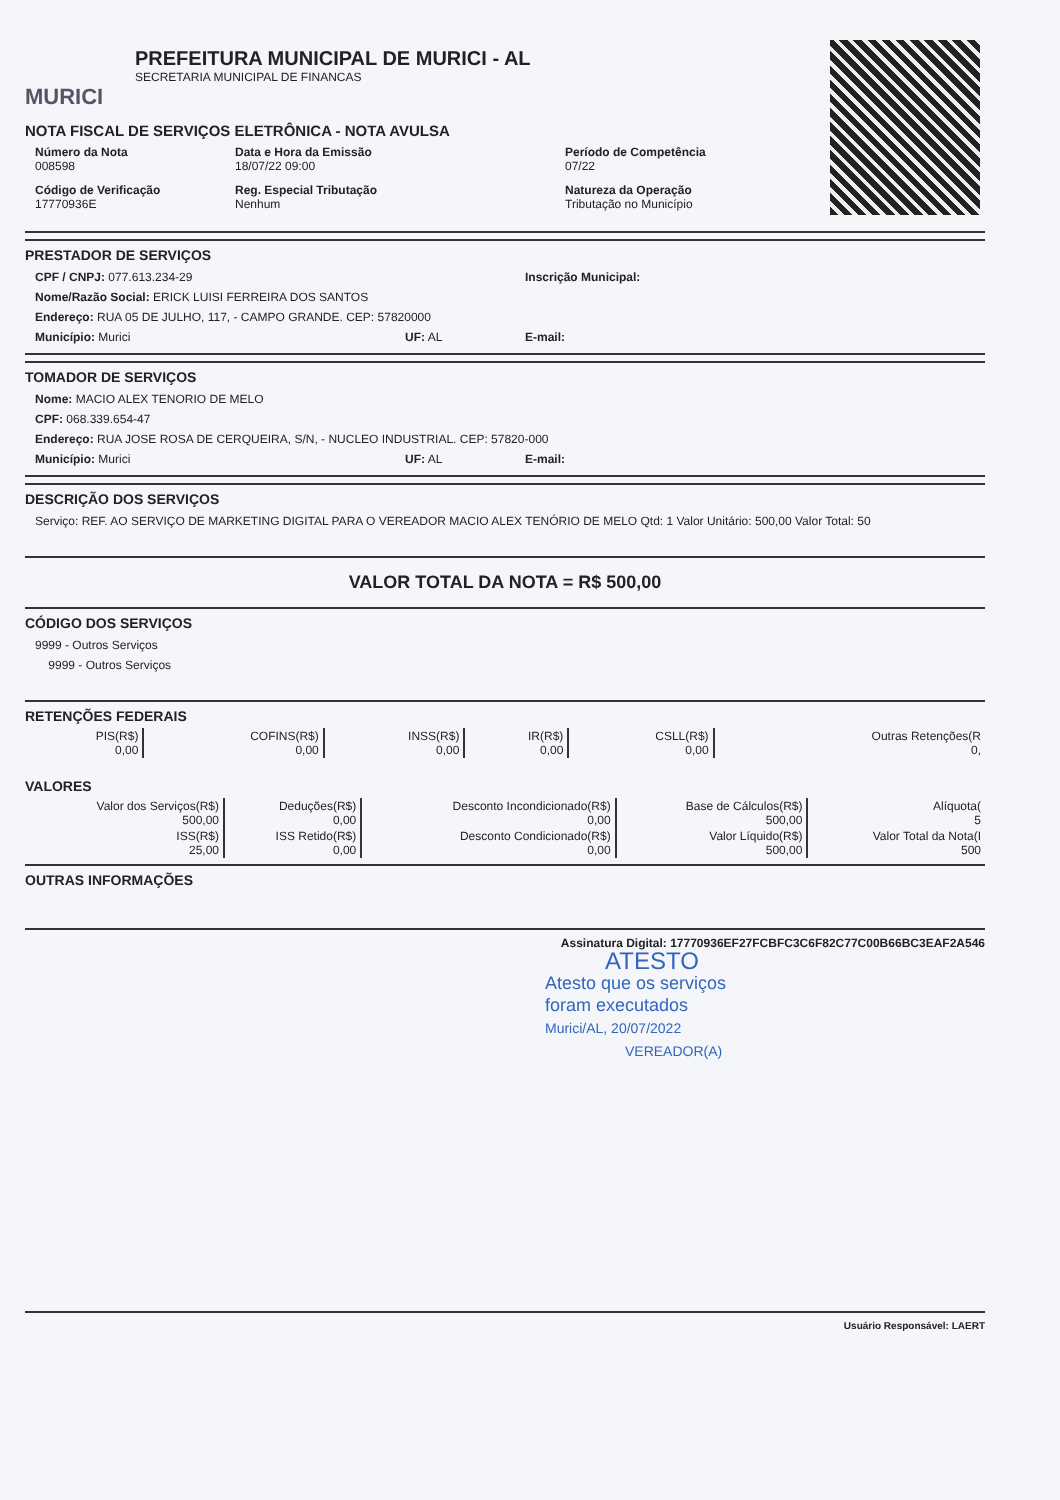MURICI
PREFEITURA MUNICIPAL DE MURICI - AL
SECRETARIA MUNICIPAL DE FINANCAS
NOTA FISCAL DE SERVIÇOS ELETRÔNICA - NOTA AVULSA
Número da Nota
008598
Data e Hora da Emissão
18/07/22 09:00
Período de Competência
07/22
Código de Verificação
17770936E
Reg. Especial Tributação
Nenhum
Natureza da Operação
Tributação no Município
PRESTADOR DE SERVIÇOS
CPF / CNPJ: 077.613.234-29 Inscrição Municipal:
Nome/Razão Social: ERICK LUISI FERREIRA DOS SANTOS
Endereço: RUA 05 DE JULHO, 117, - CAMPO GRANDE. CEP: 57820000
Município: Murici UF: AL E-mail:
TOMADOR DE SERVIÇOS
Nome: MACIO ALEX TENORIO DE MELO
CPF: 068.339.654-47
Endereço: RUA JOSE ROSA DE CERQUEIRA, S/N, - NUCLEO INDUSTRIAL. CEP: 57820-000
Município: Murici UF: AL E-mail:
DESCRIÇÃO DOS SERVIÇOS
Serviço: REF. AO SERVIÇO DE MARKETING DIGITAL PARA O VEREADOR MACIO ALEX TENÓRIO DE MELO Qtd: 1 Valor Unitário: 500,00 Valor Total: 50
VALOR TOTAL DA NOTA = R$ 500,00
CÓDIGO DOS SERVIÇOS
9999 - Outros Serviços
9999 - Outros Serviços
RETENÇÕES FEDERAIS
| PIS(R$) 0,00 | COFINS(R$) 0,00 | INSS(R$) 0,00 | IR(R$) 0,00 | CSLL(R$) 0,00 | Outras Retenções(R 0, |
VALORES
| Valor dos Serviços(R$) 500,00 | Deduções(R$) 0,00 | Desconto Incondicionado(R$) 0,00 | Base de Cálculos(R$) 500,00 | Alíquota( 5 |
| ISS(R$) 25,00 | ISS Retido(R$) 0,00 | Desconto Condicionado(R$) 0,00 | Valor Líquido(R$) 500,00 | Valor Total da Nota(I 500 |
OUTRAS INFORMAÇÕES
Assinatura Digital: 17770936EF27FCBFC3C6F82C77C00B66BC3EAF2A546
ATESTO
Atesto que os serviços
foram executados
Murici/AL, 20/07/2022
VEREADOR(A)
Usuário Responsável: LAERT